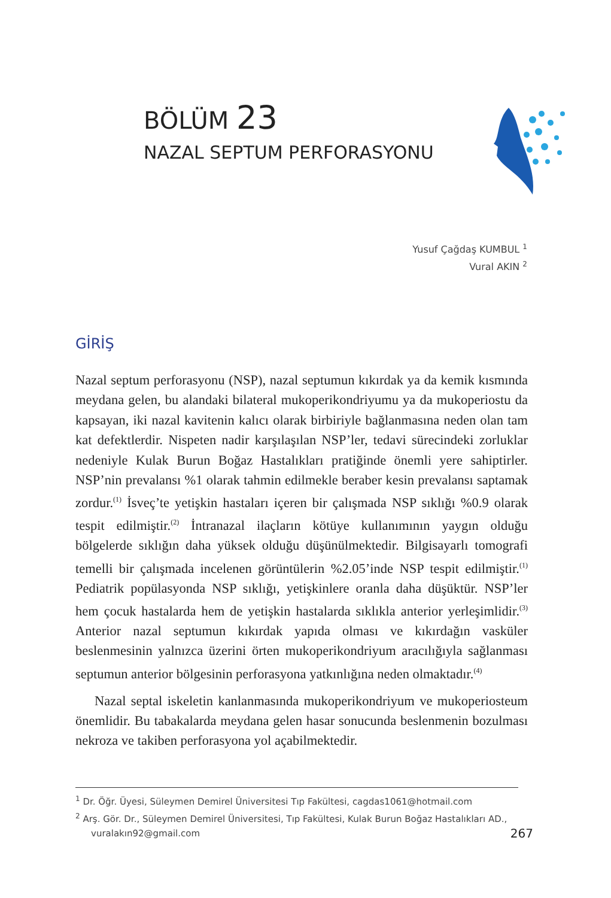BÖLÜM 23
NAZAL SEPTUM PERFORASYONU
Yusuf Çağdaş KUMBUL <sup>1</sup>
Vural AKIN <sup>2</sup>
GİRİŞ
Nazal septum perforasyonu (NSP), nazal septumun kıkırdak ya da kemik kısmında meydana gelen, bu alandaki bilateral mukoperikondriyumu ya da mukoperiostu da kapsayan, iki nazal kavitenin kalıcı olarak birbiriyle bağlanmasına neden olan tam kat defektlerdir. Nispeten nadir karşılaşılan NSP’ler, tedavi sürecindeki zorluklar nedeniyle Kulak Burun Boğaz Hastalıkları pratiğinde önemli yere sahiptirler. NSP’nin prevalansı %1 olarak tahmin edilmekle beraber kesin prevalansı saptamak zordur.<sup>(1)</sup> İsveç’te yetişkin hastaları içeren bir çalışmada NSP sıklığı %0.9 olarak tespit edilmiştir.<sup>(2)</sup> İntranazal ilaçların kötüye kullanımının yaygın olduğu bölgelerde sıklığın daha yüksek olduğu düşünülmektedir. Bilgisayarlı tomografi temelli bir çalışmada incelenen görüntülerin %2.05’inde NSP tespit edilmiştir.<sup>(1)</sup> Pediatrik popülasyonda NSP sıklığı, yetişkinlere oranla daha düşüktür. NSP’ler hem çocuk hastalarda hem de yetişkin hastalarda sıklıkla anterior yerleşimlidir.<sup>(3)</sup> Anterior nazal septumun kıkırdak yapıda olması ve kıkırdağın vasküler beslenmesinin yalnızca üzerini örten mukoperikondriyum aracılığıyla sağlanması septumun anterior bölgesinin perforasyona yatkınlığına neden olmaktadır.<sup>(4)</sup>
Nazal septal iskeletin kanlanmasında mukoperikondriyum ve mukoperiosteum önemlidir. Bu tabakalarda meydana gelen hasar sonucunda beslenmenin bozulması nekroza ve takiben perforasyona yol açabilmektedir.
<sup>1</sup> Dr. Öğr. Üyesi, Süleymen Demirel Üniversitesi Tıp Fakültesi, cagdas1061@hotmail.com
<sup>2</sup> Arş. Gör. Dr., Süleymen Demirel Üniversitesi, Tıp Fakültesi, Kulak Burun Boğaz Hastalıkları AD., vuralakın92@gmail.com
267